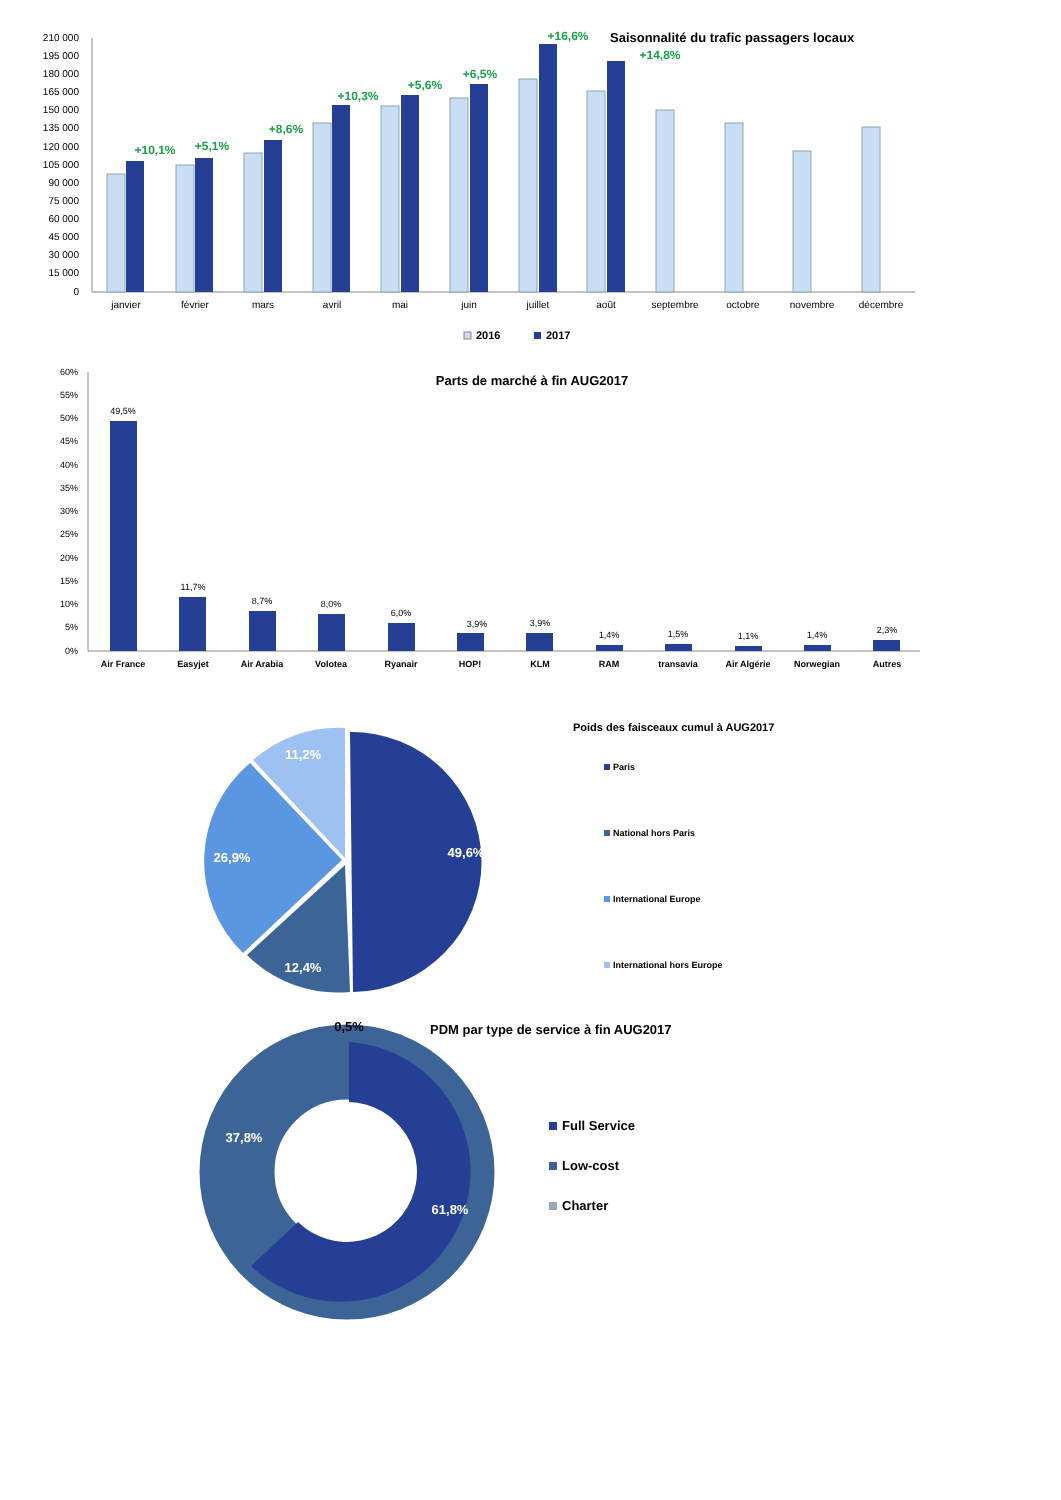210 000
195 000
180 000
165 000
150 000
135 000
120 000
105 000
90 000
75 000
60 000
45 000
30 000
15 000
0
Saisonnalité du trafic passagers locaux
+10,1%
+5,1%
+8,6%
+10,3%
+5,6%
+6,5%
+16,6%
+14,8%
janvier
février
mars
avril
mai
juin
juillet
août
septembre
octobre
novembre
décembre
2016
2017
60%
55%
50%
45%
40%
35%
30%
25%
20%
15%
10%
5%
0%
Parts de marché à fin AUG2017
49,5%
11,7%
8,7%
8,0%
6,0%
3,9%
3,9%
1,4%
1,5%
1,1%
1,4%
2,3%
Air France
Easyjet
Air Arabia
Volotea
Ryanair
HOP!
KLM
RAM
transavia
Air Algérie
Norwegian
Autres
49,6%
12,4%
26,9%
11,2%
Poids des faisceaux cumul à AUG2017
Paris
National hors Paris
International Europe
International hors Europe
61,8%
37,8%
0,5%
PDM par type de service à fin AUG2017
Full Service
Low-cost
Charter